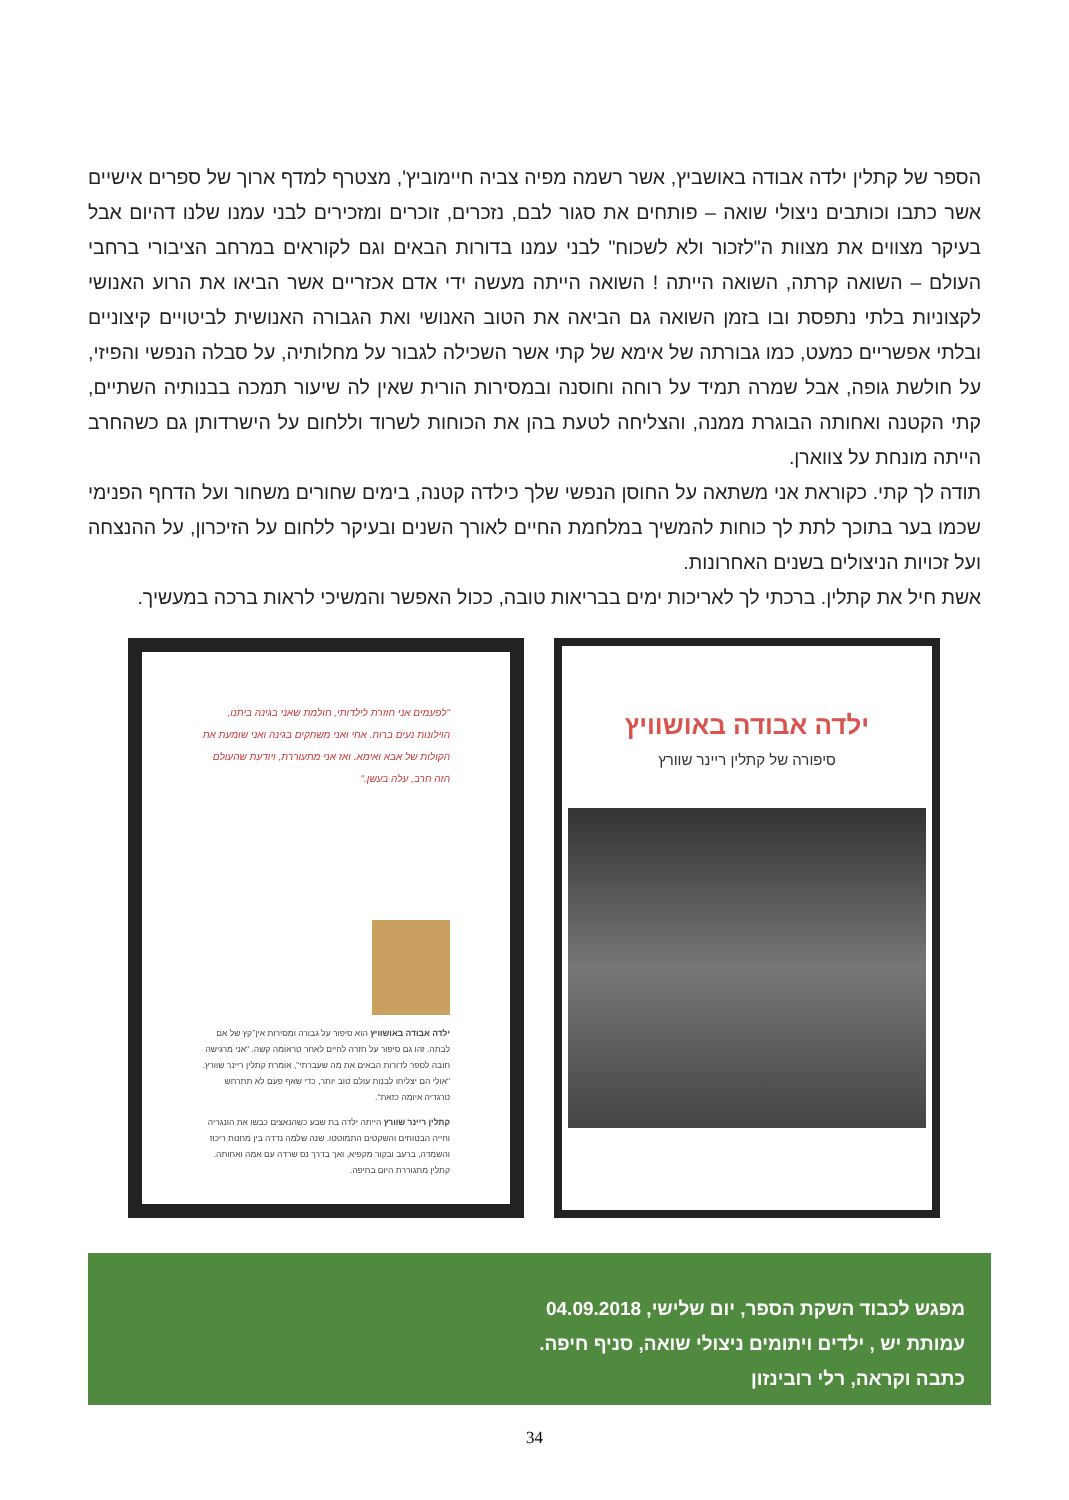הספר של קתלין ילדה אבודה באושביץ, אשר רשמה מפיה צביה חיימוביץ', מצטרף למדף ארוך של ספרים אישיים אשר כתבו וכותבים ניצולי שואה – פותחים את סגור לבם, נזכרים, זוכרים ומזכירים לבני עמנו שלנו דהיום אבל בעיקר מצווים את מצוות ה"לזכור ולא לשכוח" לבני עמנו בדורות הבאים וגם לקוראים במרחב הציבורי ברחבי העולם – השואה קרתה, השואה הייתה ! השואה הייתה מעשה ידי אדם אכזריים אשר הביאו את הרוע האנושי לקצוניות בלתי נתפסת ובו בזמן השואה גם הביאה את הטוב האנושי ואת הגבורה האנושית לביטויים קיצוניים ובלתי אפשריים כמעט, כמו גבורתה של אימא של קתי אשר השכילה לגבור על מחלותיה, על סבלה הנפשי והפיזי, על חולשת גופה, אבל שמרה תמיד על רוחה וחוסנה ובמסירות הורית שאין לה שיעור תמכה בבנותיה השתיים, קתי הקטנה ואחותה הבוגרת ממנה, והצליחה לטעת בהן את הכוחות לשרוד וללחום על הישרדותן גם כשהחרב הייתה מונחת על צווארן.
תודה לך קתי. כקוראת אני משתאה על החוסן הנפשי שלך כילדה קטנה, בימים שחורים משחור ועל הדחף הפנימי שכמו בער בתוכך לתת לך כוחות להמשיך במלחמת החיים לאורך השנים ובעיקר ללחום על הזיכרון, על ההנצחה ועל זכויות הניצולים בשנים האחרונות.
אשת חיל את קתלין. ברכתי לך לאריכות ימים בבריאות טובה, ככול האפשר והמשיכי לראות ברכה במעשיך.
ילדה אבודה באושוויץ
סיפורה של קתלין ריינר שוורץ
"לפעמים אני חוזרת לילדותי, חולמת שאני בגינה ביתנו, הוילונות נעים ברוח. אחי ואני משחקים בגינה ואני שומעת את הקולות של אבא ואימא. ואז אני מתעוררת, ויודעת שהעולם הזה חרב, עלה בעשן."
ילדה אבודה באושוויץ הוא סיפור על גבורה ומסירות אין־קץ של אם לבתה. זהו גם סיפור על חזרה לחיים לאחר טראומה קשה. "אני מרגישה חובה לספר לדורות הבאים את מה שעברתי", אומרת קתלין ריינר שוורץ. "אולי הם יצליחו לבנות עולם טוב יותר, כדי שאף פעם לא תתרחש טרגדיה איומה כזאת".
קתלין ריינר שוורץ הייתה ילדה בת שבע כשהנאצים כבשו את הונגריה וחייה הבטוחים והשקטים התמוטטו. שנה שלמה נדדה בין מחנות ריכוז והשמדה, ברעב ובקור מקפיא, ואך בדרך נס שרדה עם אמה ואחותה. קתלין מתגוררת היום בחיפה.
מפגש לכבוד השקת הספר, יום שלישי, 04.09.2018
עמותת יש , ילדים ויתומים ניצולי שואה, סניף חיפה.
כתבה וקראה, רלי רובינזון
34